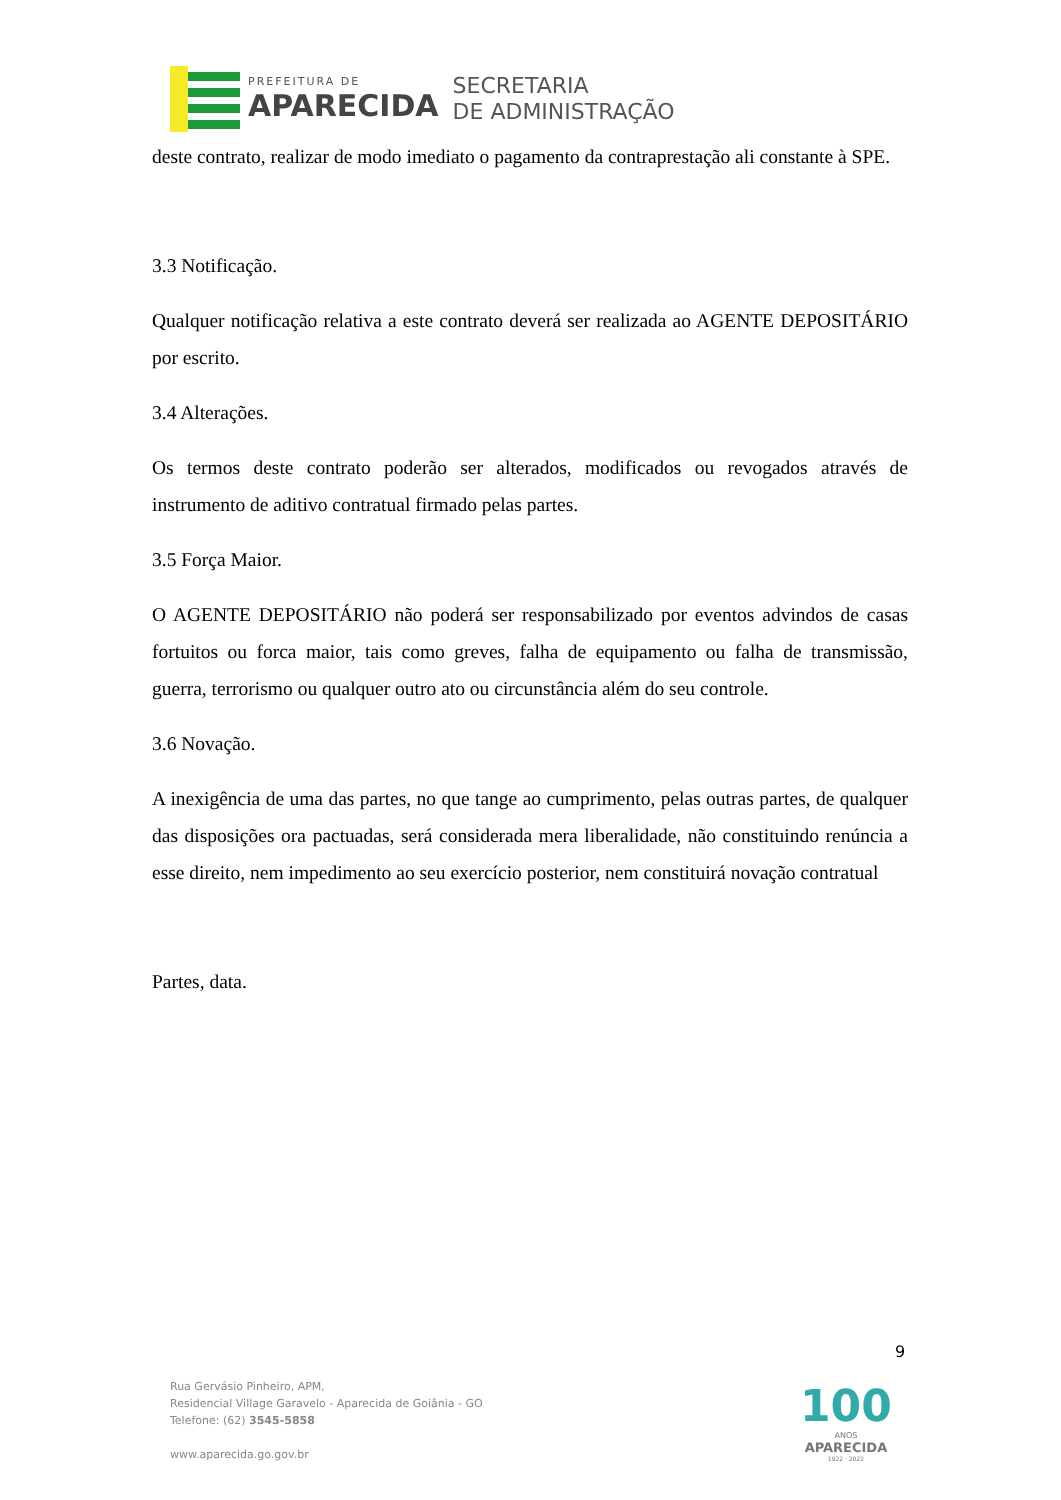PREFEITURA DE
APARECIDA
SECRETARIA
DE ADMINISTRAÇÃO
deste contrato, realizar de modo imediato o pagamento da contraprestação ali constante à SPE.
3.3 Notificação.
Qualquer notificação relativa a este contrato deverá ser realizada ao AGENTE DEPOSITÁRIO por escrito.
3.4 Alterações.
Os termos deste contrato poderão ser alterados, modificados ou revogados através de instrumento de aditivo contratual firmado pelas partes.
3.5 Força Maior.
O AGENTE DEPOSITÁRIO não poderá ser responsabilizado por eventos advindos de casas fortuitos ou forca maior, tais como greves, falha de equipamento ou falha de transmissão, guerra, terrorismo ou qualquer outro ato ou circunstância além do seu controle.
3.6 Novação.
A inexigência de uma das partes, no que tange ao cumprimento, pelas outras partes, de qualquer das disposições ora pactuadas, será considerada mera liberalidade, não constituindo renúncia a esse direito, nem impedimento ao seu exercício posterior, nem constituirá novação contratual
Partes, data.
9
Rua Gervásio Pinheiro, APM,
Residencial Village Garavelo - Aparecida de Goiânia - GO
Telefone: (62) 3545-5858
www.aparecida.go.gov.br
100
ANOS
APARECIDA
1922 · 2022